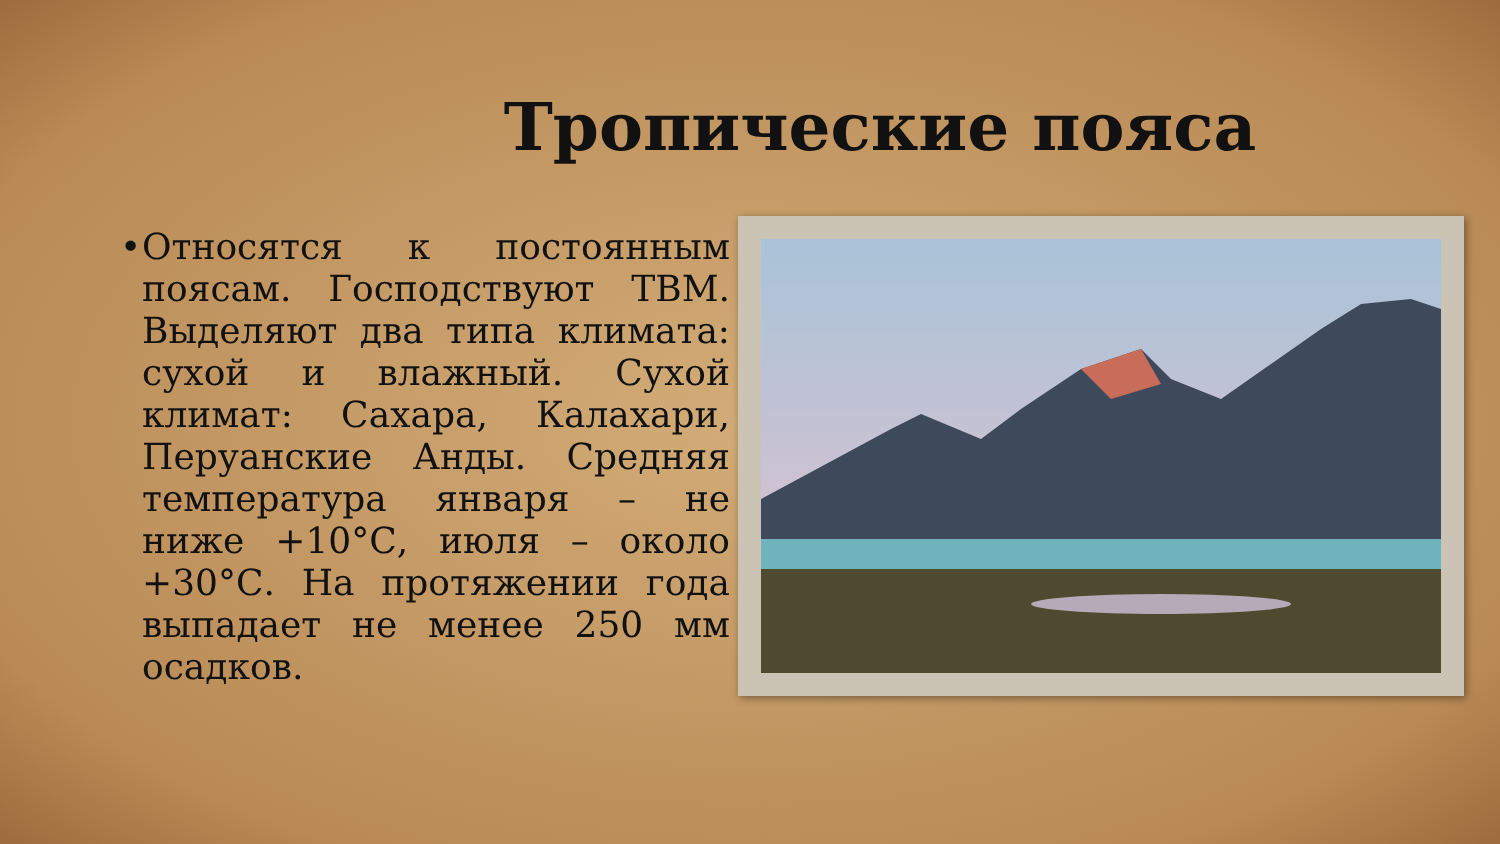Тропические пояса
• Относятся к постоянным поясам. Господствуют ТВМ. Выделяют два типа климата: сухой и влажный. Сухой климат: Сахара, Калахари, Перуанские Анды. Средняя температура января – не ниже +10°С, июля – около +30°С. На протяжении года выпадает не менее 250 мм осадков.